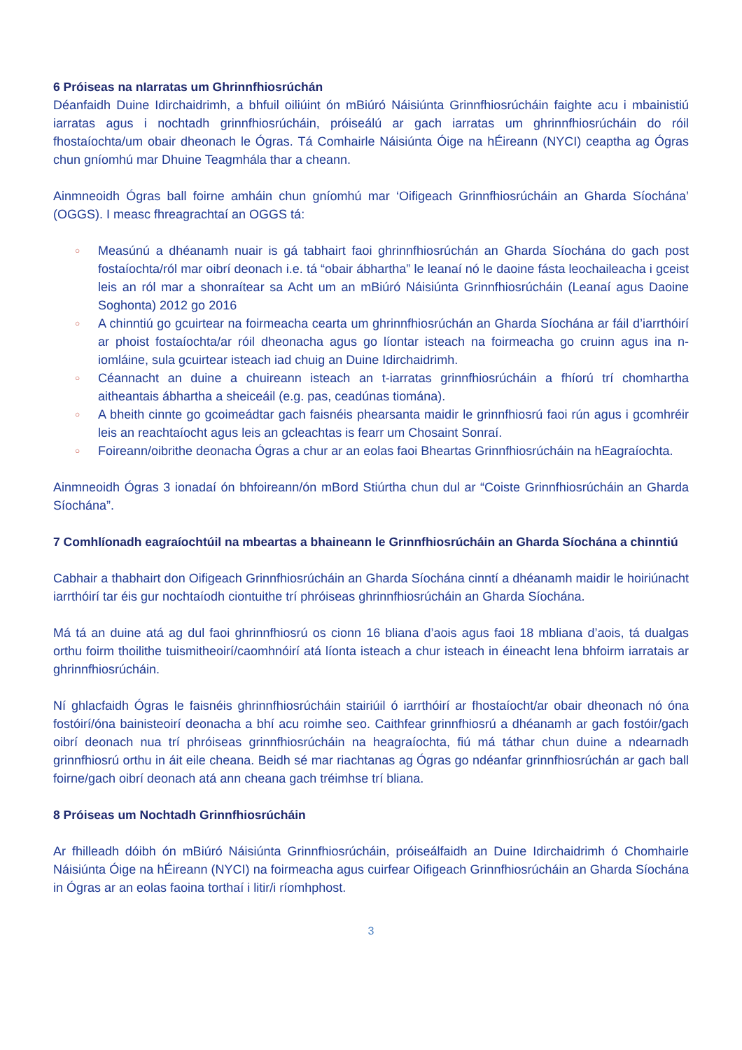6 Próiseas na nIarratas um Ghrinnfhiosrúchán
Déanfaidh Duine Idirchaidrimh, a bhfuil oiliúint ón mBiúró Náisiúnta Grinnfhiosrúcháin faighte acu i mbainistiú iarratas agus i nochtadh grinnfhiosrúcháin, próiseálú ar gach iarratas um ghrinnfhiosrúcháin do róil fhostaíochta/um obair dheonach le Ógras. Tá Comhairle Náisiúnta Óige na hÉireann (NYCI) ceaptha ag Ógras chun gníomhú mar Dhuine Teagmhála thar a cheann.
Ainmneoidh Ógras ball foirne amháin chun gníomhú mar ‘Oifigeach Grinnfhiosrúcháin an Gharda Síochána’ (OGGS). I measc fhreagrachtaí an OGGS tá:
○ Measúnú a dhéanamh nuair is gá tabhairt faoi ghrinnfhiosrúchán an Gharda Síochána do gach post fostaíochta/ról mar oibrí deonach i.e. tá “obair ábhartha” le leanaí nó le daoine fásta leochaileacha i gceist leis an ról mar a shonraítear sa Acht um an mBiúró Náisiúnta Grinnfhiosrúcháin (Leanaí agus Daoine Soghonta) 2012 go 2016
○ A chinntiú go gcuirtear na foirmeacha cearta um ghrinnfhiosrúchán an Gharda Síochána ar fáil d’iarrthóirí ar phoist fostaíochta/ar róil dheonacha agus go líontar isteach na foirmeacha go cruinn agus ina n-iomláine, sula gcuirtear isteach iad chuig an Duine Idirchaidrimh.
○ Céannacht an duine a chuireann isteach an t-iarratas grinnfhiosrúcháin a fhíorú trí chomhartha aitheantais ábhartha a sheiceáil (e.g. pas, ceadúnas tiomána).
○ A bheith cinnte go gcoimeádtar gach faisnéis phearsanta maidir le grinnfhiosrú faoi rún agus i gcomhréir leis an reachtaíocht agus leis an gcleachtas is fearr um Chosaint Sonraí.
○ Foireann/oibrithe deonacha Ógras a chur ar an eolas faoi Bheartas Grinnfhiosrúcháin na hEagraíochta.
Ainmneoidh Ógras 3 ionadaí ón bhfoireann/ón mBord Stiúrtha chun dul ar “Coiste Grinnfhiosrúcháin an Gharda Síochána”.
7 Comhlíonadh eagraíochtúil na mbeartas a bhaineann le Grinnfhiosrúcháin an Gharda Síochána a chinntiú
Cabhair a thabhairt don Oifigeach Grinnfhiosrúcháin an Gharda Síochána cinntí a dhéanamh maidir le hoiriúnacht iarrthóirí tar éis gur nochtaíodh ciontuithe trí phróiseas ghrinnfhiosrúcháin an Gharda Síochána.
Má tá an duine atá ag dul faoi ghrinnfhiosrú os cionn 16 bliana d’aois agus faoi 18 mbliana d’aois, tá dualgas orthu foirm thoilithe tuismitheoirí/caomhnóirí atá líonta isteach a chur isteach in éineacht lena bhfoirm iarratais ar ghrinnfhiosrúcháin.
Ní ghlacfaidh Ógras le faisnéis ghrinnfhiosrúcháin stairiúil ó iarrthóirí ar fhostaíocht/ar obair dheonach nó óna fostóirí/óna bainisteoirí deonacha a bhí acu roimhe seo. Caithfear grinnfhiosrú a dhéanamh ar gach fostóir/gach oibrí deonach nua trí phróiseas grinnfhiosrúcháin na heagraíochta, fiú má táthar chun duine a ndearnadh grinnfhiosrú orthu in áit eile cheana. Beidh sé mar riachtanas ag Ógras go ndéanfar grinnfhiosrúchán ar gach ball foirne/gach oibrí deonach atá ann cheana gach tréimhse trí bliana.
8 Próiseas um Nochtadh Grinnfhiosrúcháin
Ar fhilleadh dóibh ón mBiúró Náisiúnta Grinnfhiosrúcháin, próiseálfaidh an Duine Idirchaidrimh ó Chomhairle Náisiúnta Óige na hÉireann (NYCI) na foirmeacha agus cuirfear Oifigeach Grinnfhiosrúcháin an Gharda Síochána in Ógras ar an eolas faoina torthaí i litir/i ríomhphost.
3